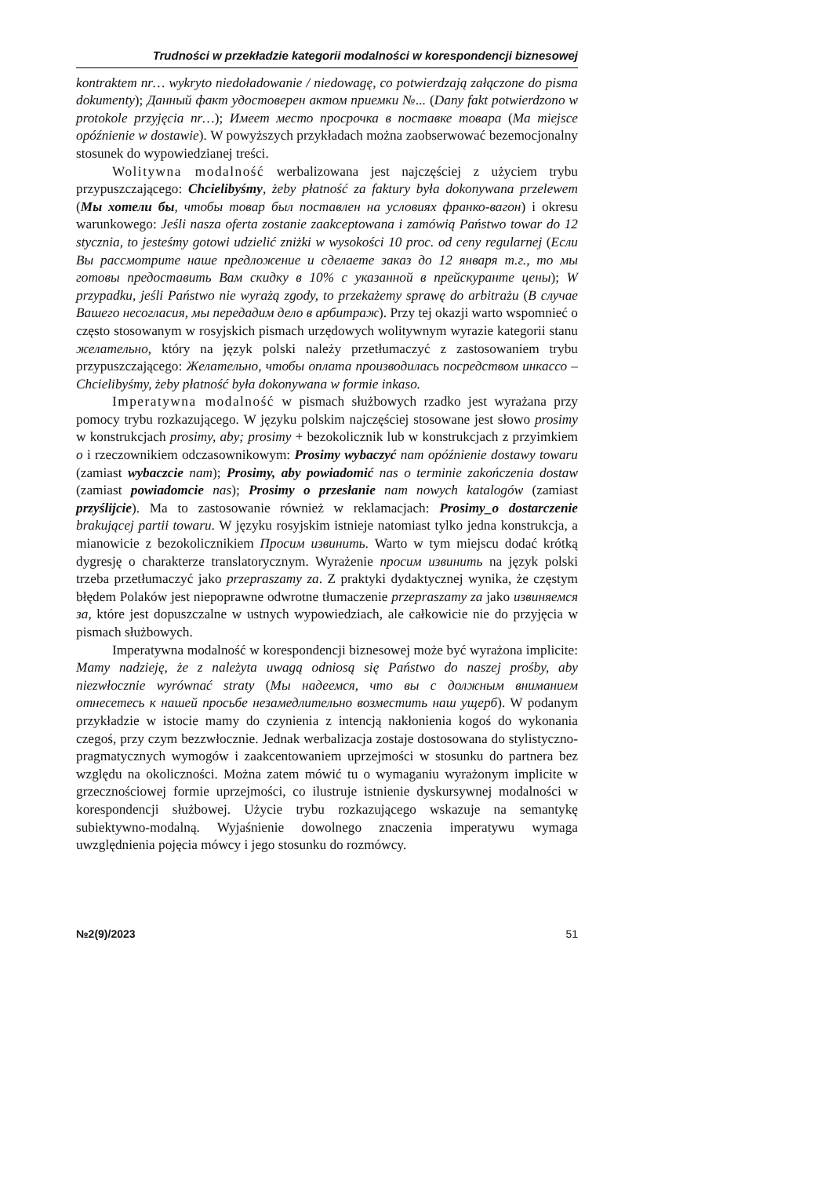Trudności w przekładzie kategorii modalności w korespondencji biznesowej
kontraktem nr… wykryto niedoładowanie / niedowagę, co potwierdzają załączone do pisma dokumenty); Данный факт удостоверен актом приемки №... (Dany fakt potwierdzono w protokole przyjęcia nr…); Имеет место просрочка в поставке товара (Ma miejsce opóźnienie w dostawie). W powyższych przykładach można zaobserwować bezemocjonalny stosunek do wypowiedzianej treści.
Wolitywna modalność werbalizowana jest najczęściej z użyciem trybu przypuszczającego: Chcielibyśmy, żeby płatność za faktury była dokonywana przelewem (Мы хотели бы, чтобы товар был поставлен на условиях франко-вагон) i okresu warunkowego: Jeśli nasza oferta zostanie zaakceptowana i zamówią Państwo towar do 12 stycznia, to jesteśmy gotowi udzielić zniżki w wysokości 10 proc. od ceny regularnej (Если Вы рассмотрите наше предложение и сделаете заказ до 12 января т.г., то мы готовы предоставить Вам скидку в 10% с указанной в прейскуранте цены); W przypadku, jeśli Państwo nie wyrażą zgody, to przekażemy sprawę do arbitrażu (В случае Вашего несогласия, мы передадим дело в арбитраж). Przy tej okazji warto wspomnieć o często stosowanym w rosyjskich pismach urzędowych wolitywnym wyrazie kategorii stanu желательно, który na język polski należy przetłumaczyć z zastosowaniem trybu przypuszczającego: Желательно, чтобы оплата производилась посредством инкассо – Chcielibyśmy, żeby płatność była dokonywana w formie inkaso.
Imperatywna modalność w pismach służbowych rzadko jest wyrażana przy pomocy trybu rozkazującego. W języku polskim najczęściej stosowane jest słowo prosimy w konstrukcjach prosimy, aby; prosimy + bezokolicznik lub w konstrukcjach z przyimkiem o i rzeczownikiem odczasownikowym: Prosimy wybaczyć nam opóźnienie dostawy towaru (zamiast wybaczcie nam); Prosimy, aby powiadomić nas o terminie zakończenia dostaw (zamiast powiadomcie nas); Prosimy o przesłanie nam nowych katalogów (zamiast przyślijcie). Ma to zastosowanie również w reklamacjach: Prosimy_o dostarczenie brakującej partii towaru. W języku rosyjskim istnieje natomiast tylko jedna konstrukcja, a mianowicie z bezokolicznikiem Просим извинить. Warto w tym miejscu dodać krótką dygresję o charakterze translatorycznym. Wyrażenie просим извинить na język polski trzeba przetłumaczyć jako przepraszamy za. Z praktyki dydaktycznej wynika, że częstym błędem Polaków jest niepoprawne odwrotne tłumaczenie przepraszamy za jako извиняемся за, które jest dopuszczalne w ustnych wypowiedziach, ale całkowicie nie do przyjęcia w pismach służbowych.
Imperatywna modalność w korespondencji biznesowej może być wyrażona implicite: Mamy nadzieję, że z należyta uwagą odniosą się Państwo do naszej prośby, aby niezwłocznie wyrównać straty (Мы надеемся, что вы с должным вниманием отнесетесь к нашей просьбе незамедлительно возместить наш ущерб). W podanym przykładzie w istocie mamy do czynienia z intencją nakłonienia kogoś do wykonania czegoś, przy czym bezzwłocznie. Jednak werbalizacja zostaje dostosowana do stylistyczno-pragmatycznych wymogów i zaakcentowaniem uprzejmości w stosunku do partnera bez względu na okoliczności. Można zatem mówić tu o wymaganiu wyrażonym implicite w grzecznościowej formie uprzejmości, co ilustruje istnienie dyskursywnej modalności w korespondencji służbowej. Użycie trybu rozkazującego wskazuje na semantykę subiektywno-modalną. Wyjaśnienie dowolnego znaczenia imperatywu wymaga uwzględnienia pojęcia mówcy i jego stosunku do rozmówcy.
№2(9)/2023 51